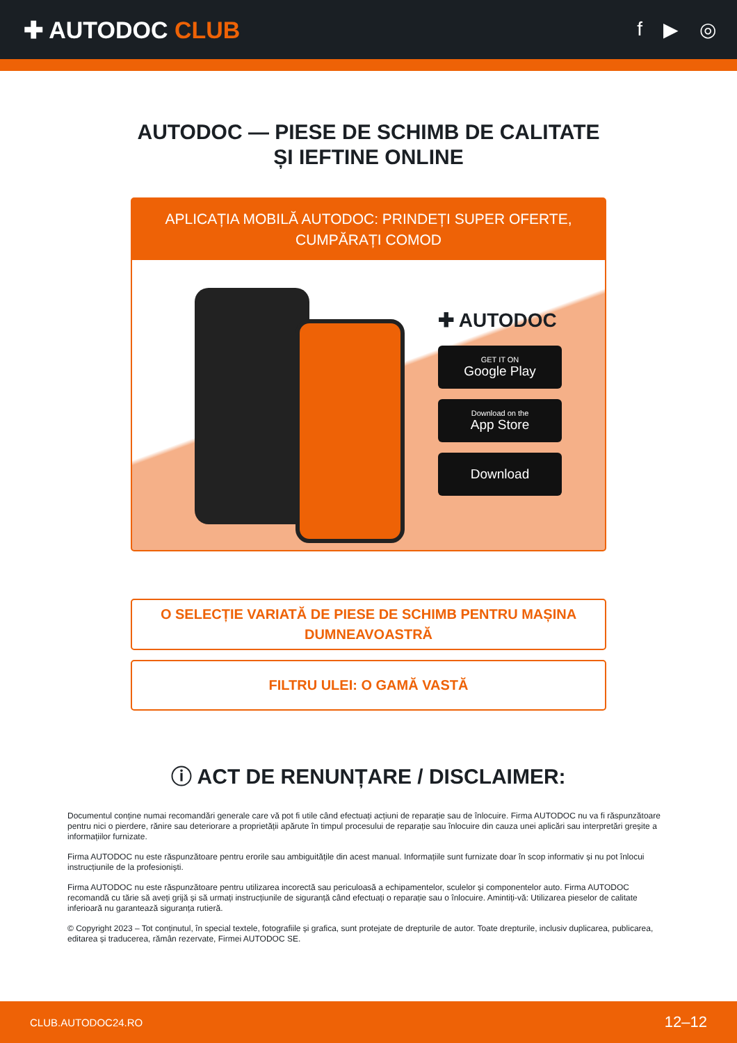✚ AUTODOC CLUB
f ▶ ◎
AUTODOC — PIESE DE SCHIMB DE CALITATE ȘI IEFTINE ONLINE
APLICAȚIA MOBILĂ AUTODOC: PRINDEȚI SUPER OFERTE, CUMPĂRAȚI COMOD
✚ AUTODOC
GET IT ON
Google Play
Download on the
App Store
Download
O SELECȚIE VARIATĂ DE PIESE DE SCHIMB PENTRU MAȘINA DUMNEAVOASTRĂ
FILTRU ULEI: O GAMĂ VASTĂ
ⓘ ACT DE RENUNȚARE / DISCLAIMER:
Documentul conține numai recomandări generale care vă pot fi utile când efectuați acțiuni de reparație sau de înlocuire. Firma AUTODOC nu va fi răspunzătoare pentru nici o pierdere, rănire sau deteriorare a proprietății apărute în timpul procesului de reparație sau înlocuire din cauza unei aplicări sau interpretări greșite a informațiilor furnizate.
Firma AUTODOC nu este răspunzătoare pentru erorile sau ambiguitățile din acest manual. Informațiile sunt furnizate doar în scop informativ și nu pot înlocui instrucțiunile de la profesioniști.
Firma AUTODOC nu este răspunzătoare pentru utilizarea incorectă sau periculoasă a echipamentelor, sculelor și componentelor auto. Firma AUTODOC recomandă cu tărie să aveți grijă și să urmați instrucțiunile de siguranță când efectuați o reparație sau o înlocuire. Amintiți-vă: Utilizarea pieselor de calitate inferioară nu garantează siguranța rutieră.
© Copyright 2023 – Tot conținutul, în special textele, fotografiile și grafica, sunt protejate de drepturile de autor. Toate drepturile, inclusiv duplicarea, publicarea, editarea și traducerea, rămân rezervate, Firmei AUTODOC SE.
CLUB.AUTODOC24.RO 12–12